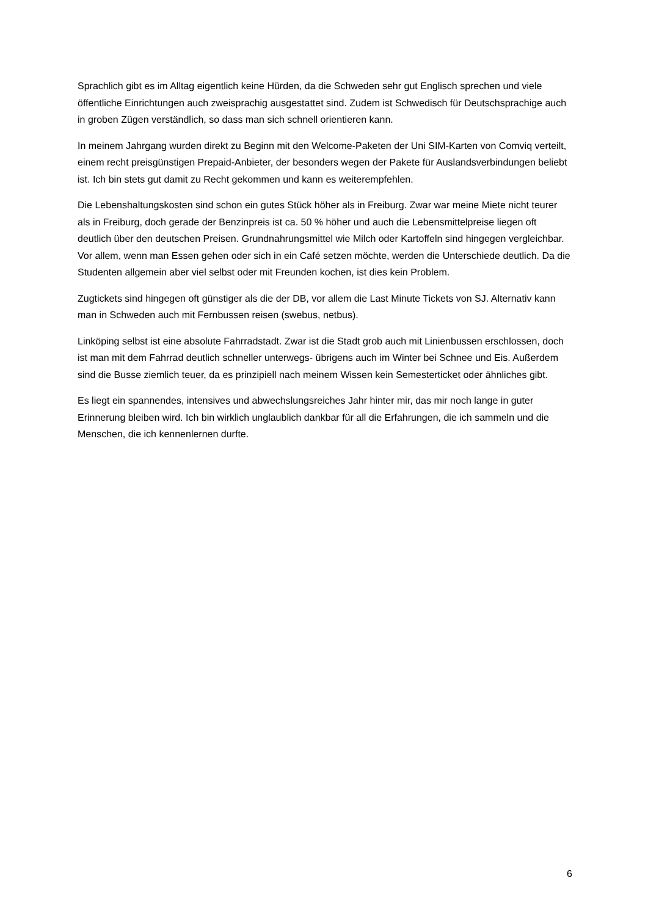Sprachlich gibt es im Alltag eigentlich keine Hürden, da die Schweden sehr gut Englisch sprechen und viele öffentliche Einrichtungen auch zweisprachig ausgestattet sind. Zudem ist Schwedisch für Deutschsprachige auch in groben Zügen verständlich, so dass man sich schnell orientieren kann.
In meinem Jahrgang wurden direkt zu Beginn mit den Welcome-Paketen der Uni SIM-Karten von Comviq verteilt, einem recht preisgünstigen Prepaid-Anbieter, der besonders wegen der Pakete für Auslandsverbindungen beliebt ist. Ich bin stets gut damit zu Recht gekommen und kann es weiterempfehlen.
Die Lebenshaltungskosten sind schon ein gutes Stück höher als in Freiburg. Zwar war meine Miete nicht teurer als in Freiburg, doch gerade der Benzinpreis ist ca. 50 % höher und auch die Lebensmittelpreise liegen oft deutlich über den deutschen Preisen. Grundnahrungsmittel wie Milch oder Kartoffeln sind hingegen vergleichbar. Vor allem, wenn man Essen gehen oder sich in ein Café setzen möchte, werden die Unterschiede deutlich. Da die Studenten allgemein aber viel selbst oder mit Freunden kochen, ist dies kein Problem.
Zugtickets sind hingegen oft günstiger als die der DB, vor allem die Last Minute Tickets von SJ. Alternativ kann man in Schweden auch mit Fernbussen reisen (swebus, netbus).
Linköping selbst ist eine absolute Fahrradstadt. Zwar ist die Stadt grob auch mit Linienbussen erschlossen, doch ist man mit dem Fahrrad deutlich schneller unterwegs- übrigens auch im Winter bei Schnee und Eis. Außerdem sind die Busse ziemlich teuer, da es prinzipiell nach meinem Wissen kein Semesterticket oder ähnliches gibt.
Es liegt ein spannendes, intensives und abwechslungsreiches Jahr hinter mir, das mir noch lange in guter Erinnerung bleiben wird. Ich bin wirklich unglaublich dankbar für all die Erfahrungen, die ich sammeln und die Menschen, die ich kennenlernen durfte.
6